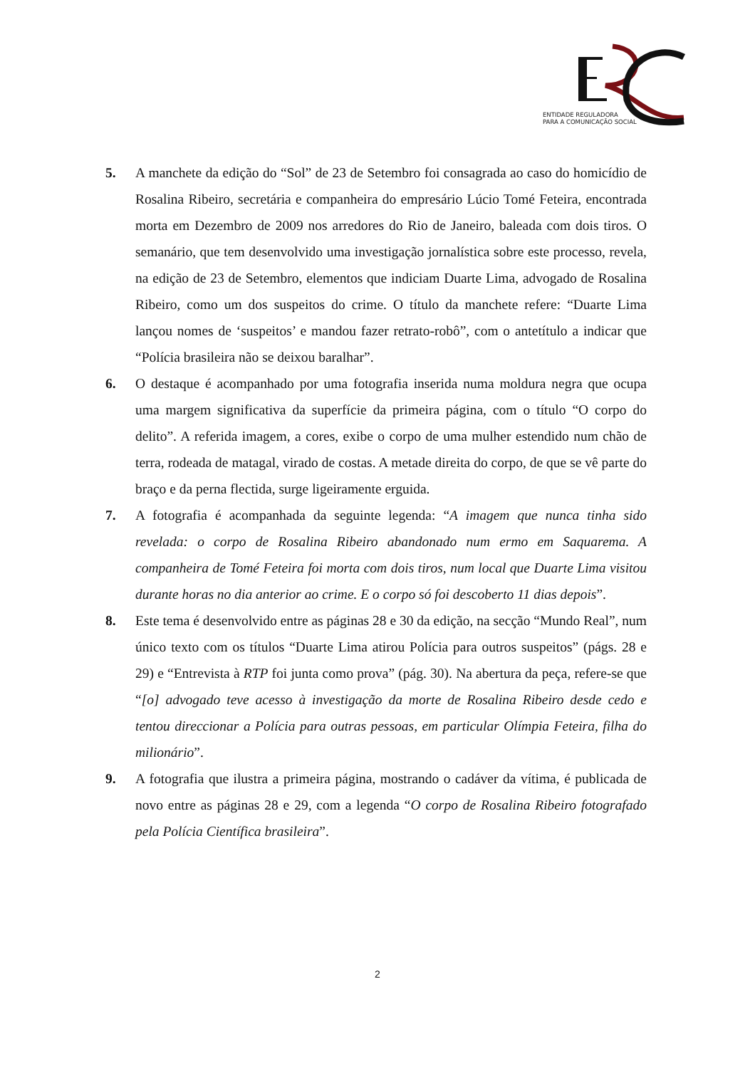ENTIDADE REGULADORA
PARA A COMUNICAÇÃO SOCIAL
5. A manchete da edição do “Sol” de 23 de Setembro foi consagrada ao caso do homicídio de Rosalina Ribeiro, secretária e companheira do empresário Lúcio Tomé Feteira, encontrada morta em Dezembro de 2009 nos arredores do Rio de Janeiro, baleada com dois tiros. O semanário, que tem desenvolvido uma investigação jornalística sobre este processo, revela, na edição de 23 de Setembro, elementos que indiciam Duarte Lima, advogado de Rosalina Ribeiro, como um dos suspeitos do crime. O título da manchete refere: “Duarte Lima lançou nomes de ‘suspeitos’ e mandou fazer retrato-robô”, com o antetítulo a indicar que “Polícia brasileira não se deixou baralhar”.
6. O destaque é acompanhado por uma fotografia inserida numa moldura negra que ocupa uma margem significativa da superfície da primeira página, com o título “O corpo do delito”. A referida imagem, a cores, exibe o corpo de uma mulher estendido num chão de terra, rodeada de matagal, virado de costas. A metade direita do corpo, de que se vê parte do braço e da perna flectida, surge ligeiramente erguida.
7. A fotografia é acompanhada da seguinte legenda: “A imagem que nunca tinha sido revelada: o corpo de Rosalina Ribeiro abandonado num ermo em Saquarema. A companheira de Tomé Feteira foi morta com dois tiros, num local que Duarte Lima visitou durante horas no dia anterior ao crime. E o corpo só foi descoberto 11 dias depois”.
8. Este tema é desenvolvido entre as páginas 28 e 30 da edição, na secção “Mundo Real”, num único texto com os títulos “Duarte Lima atirou Polícia para outros suspeitos” (págs. 28 e 29) e “Entrevista à RTP foi junta como prova” (pág. 30). Na abertura da peça, refere-se que “[o] advogado teve acesso à investigação da morte de Rosalina Ribeiro desde cedo e tentou direccionar a Polícia para outras pessoas, em particular Olímpia Feteira, filha do milionário”.
9. A fotografia que ilustra a primeira página, mostrando o cadáver da vítima, é publicada de novo entre as páginas 28 e 29, com a legenda “O corpo de Rosalina Ribeiro fotografado pela Polícia Científica brasileira”.
2